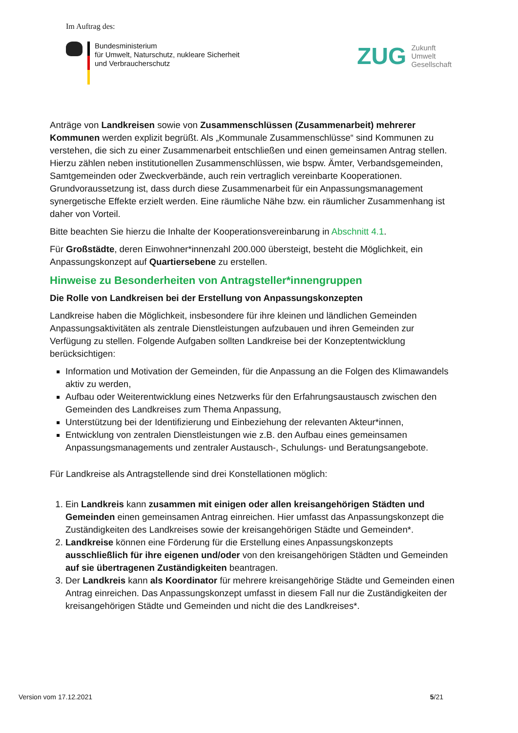Im Auftrag des:
Bundesministerium
für Umwelt, Naturschutz, nukleare Sicherheit
und Verbraucherschutz
ZUG
Zukunft
Umwelt
Gesellschaft
Anträge von Landkreisen sowie von Zusammenschlüssen (Zusammenarbeit) mehrerer Kommunen werden explizit begrüßt. Als „Kommunale Zusammenschlüsse“ sind Kommunen zu verstehen, die sich zu einer Zusammenarbeit entschließen und einen gemeinsamen Antrag stellen. Hierzu zählen neben institutionellen Zusammenschlüssen, wie bspw. Ämter, Verbandsgemeinden, Samtgemeinden oder Zweckverbände, auch rein vertraglich vereinbarte Kooperationen. Grundvoraussetzung ist, dass durch diese Zusammenarbeit für ein Anpassungsmanagement synergetische Effekte erzielt werden. Eine räumliche Nähe bzw. ein räumlicher Zusammenhang ist daher von Vorteil.
Bitte beachten Sie hierzu die Inhalte der Kooperationsvereinbarung in Abschnitt 4.1.
Für Großstädte, deren Einwohner*innenzahl 200.000 übersteigt, besteht die Möglichkeit, ein Anpassungskonzept auf Quartiersebene zu erstellen.
Hinweise zu Besonderheiten von Antragsteller*innengruppen
Die Rolle von Landkreisen bei der Erstellung von Anpassungskonzepten
Landkreise haben die Möglichkeit, insbesondere für ihre kleinen und ländlichen Gemeinden Anpassungsaktivitäten als zentrale Dienstleistungen aufzubauen und ihren Gemeinden zur Verfügung zu stellen. Folgende Aufgaben sollten Landkreise bei der Konzeptentwicklung berücksichtigen:
Information und Motivation der Gemeinden, für die Anpassung an die Folgen des Klimawandels aktiv zu werden,
Aufbau oder Weiterentwicklung eines Netzwerks für den Erfahrungsaustausch zwischen den Gemeinden des Landkreises zum Thema Anpassung,
Unterstützung bei der Identifizierung und Einbeziehung der relevanten Akteur*innen,
Entwicklung von zentralen Dienstleistungen wie z.B. den Aufbau eines gemeinsamen Anpassungsmanagements und zentraler Austausch-, Schulungs- und Beratungsangebote.
Für Landkreise als Antragstellende sind drei Konstellationen möglich:
1. Ein Landkreis kann zusammen mit einigen oder allen kreisangehörigen Städten und Gemeinden einen gemeinsamen Antrag einreichen. Hier umfasst das Anpassungskonzept die Zuständigkeiten des Landkreises sowie der kreisangehörigen Städte und Gemeinden*.
2. Landkreise können eine Förderung für die Erstellung eines Anpassungskonzepts ausschließlich für ihre eigenen und/oder von den kreisangehörigen Städten und Gemeinden auf sie übertragenen Zuständigkeiten beantragen.
3. Der Landkreis kann als Koordinator für mehrere kreisangehörige Städte und Gemeinden einen Antrag einreichen. Das Anpassungskonzept umfasst in diesem Fall nur die Zuständigkeiten der kreisangehörigen Städte und Gemeinden und nicht die des Landkreises*.
Version vom 17.12.2021 5/21